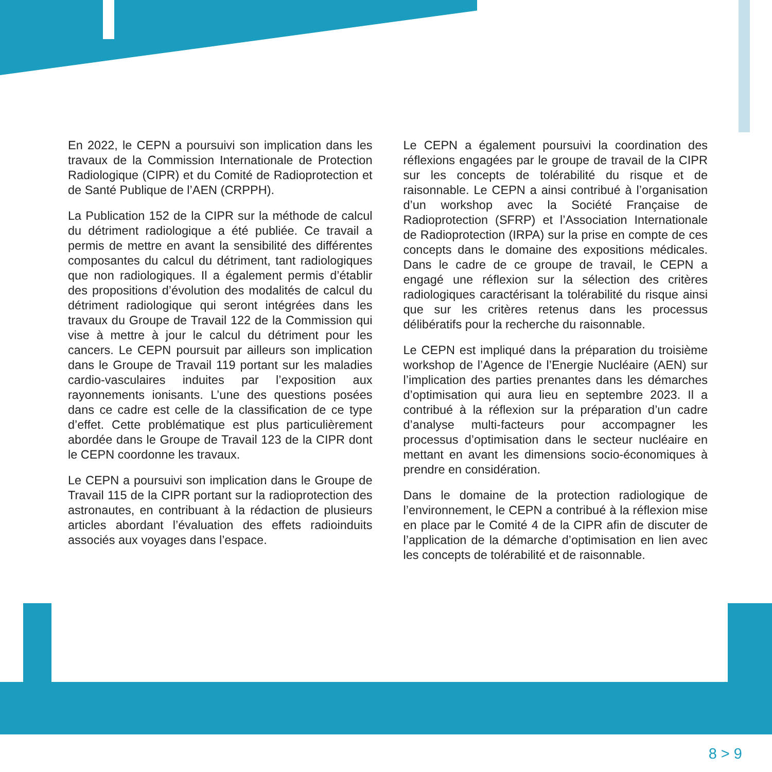En 2022, le CEPN a poursuivi son implication dans les travaux de la Commission Internationale de Protection Radiologique (CIPR) et du Comité de Radioprotection et de Santé Publique de l’AEN (CRPPH).
La Publication 152 de la CIPR sur la méthode de calcul du détriment radiologique a été publiée. Ce travail a permis de mettre en avant la sensibilité des différentes composantes du calcul du détriment, tant radiologiques que non radiologiques. Il a également permis d’établir des propositions d’évolution des modalités de calcul du détriment radiologique qui seront intégrées dans les travaux du Groupe de Travail 122 de la Commission qui vise à mettre à jour le calcul du détriment pour les cancers. Le CEPN poursuit par ailleurs son implication dans le Groupe de Travail 119 portant sur les maladies cardio-vasculaires induites par l’exposition aux rayonnements ionisants. L’une des questions posées dans ce cadre est celle de la classification de ce type d’effet. Cette problématique est plus particulièrement abordée dans le Groupe de Travail 123 de la CIPR dont le CEPN coordonne les travaux.
Le CEPN a poursuivi son implication dans le Groupe de Travail 115 de la CIPR portant sur la radioprotection des astronautes, en contribuant à la rédaction de plusieurs articles abordant l’évaluation des effets radioinduits associés aux voyages dans l’espace.
Le CEPN a également poursuivi la coordination des réflexions engagées par le groupe de travail de la CIPR sur les concepts de tolérabilité du risque et de raisonnable. Le CEPN a ainsi contribué à l’organisation d’un workshop avec la Société Française de Radioprotection (SFRP) et l’Association Internationale de Radioprotection (IRPA) sur la prise en compte de ces concepts dans le domaine des expositions médicales. Dans le cadre de ce groupe de travail, le CEPN a engagé une réflexion sur la sélection des critères radiologiques caractérisant la tolérabilité du risque ainsi que sur les critères retenus dans les processus délibératifs pour la recherche du raisonnable.
Le CEPN est impliqué dans la préparation du troisième workshop de l’Agence de l’Energie Nucléaire (AEN) sur l’implication des parties prenantes dans les démarches d’optimisation qui aura lieu en septembre 2023. Il a contribué à la réflexion sur la préparation d’un cadre d’analyse multi-facteurs pour accompagner les processus d’optimisation dans le secteur nucléaire en mettant en avant les dimensions socio-économiques à prendre en considération.
Dans le domaine de la protection radiologique de l’environnement, le CEPN a contribué à la réflexion mise en place par le Comité 4 de la CIPR afin de discuter de l’application de la démarche d’optimisation en lien avec les concepts de tolérabilité et de raisonnable.
8 > 9